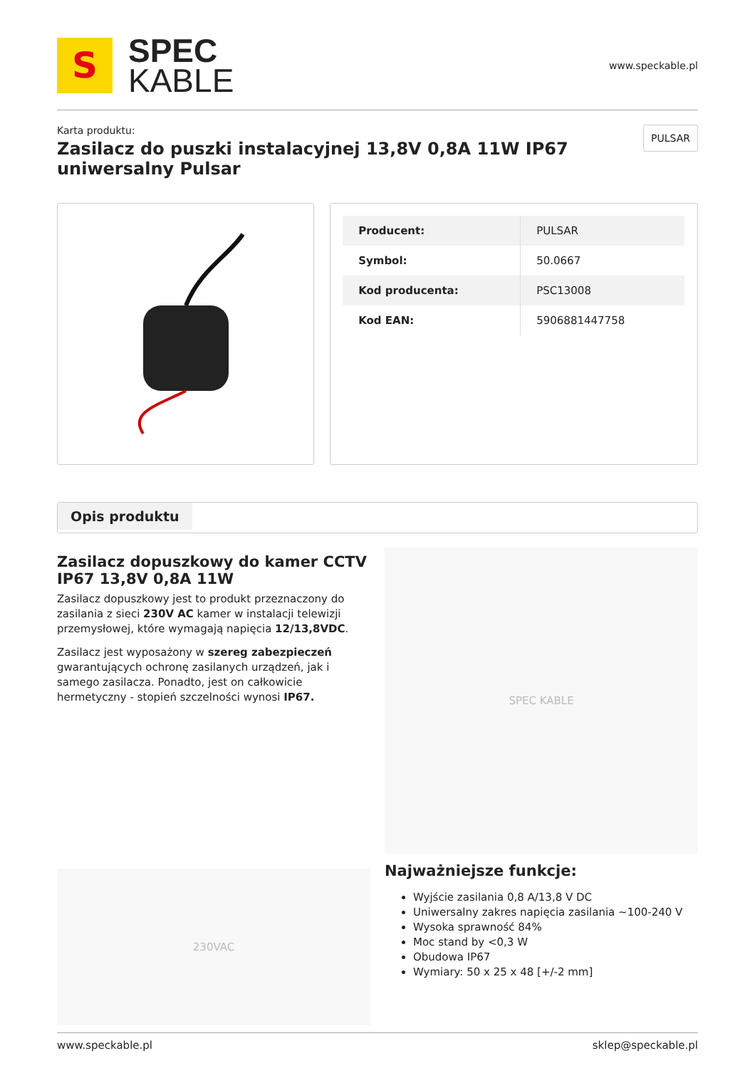S
SPEC
KABLE
www.speckable.pl
Karta produktu:
Zasilacz do puszki instalacyjnej 13,8V 0,8A 11W IP67 uniwersalny Pulsar
PULSAR
| Producent: | PULSAR |
| Symbol: | 50.0667 |
| Kod producenta: | PSC13008 |
| Kod EAN: | 5906881447758 |
Opis produktu
Zasilacz dopuszkowy do kamer CCTV IP67 13,8V 0,8A 11W
Zasilacz dopuszkowy jest to produkt przeznaczony do zasilania z sieci 230V AC kamer w instalacji telewizji przemysłowej, które wymagają napięcia 12/13,8VDC.
Zasilacz jest wyposażony w szereg zabezpieczeń gwarantujących ochronę zasilanych urządzeń, jak i samego zasilacza. Ponadto, jest on całkowicie hermetyczny - stopień szczelności wynosi IP67.
230VAC
SPEC KABLE
Najważniejsze funkcje:
Wyjście zasilania 0,8 A/13,8 V DC
Uniwersalny zakres napięcia zasilania ~100-240 V
Wysoka sprawność 84%
Moc stand by <0,3 W
Obudowa IP67
Wymiary: 50 x 25 x 48 [+/-2 mm]
www.speckable.pl sklep@speckable.pl